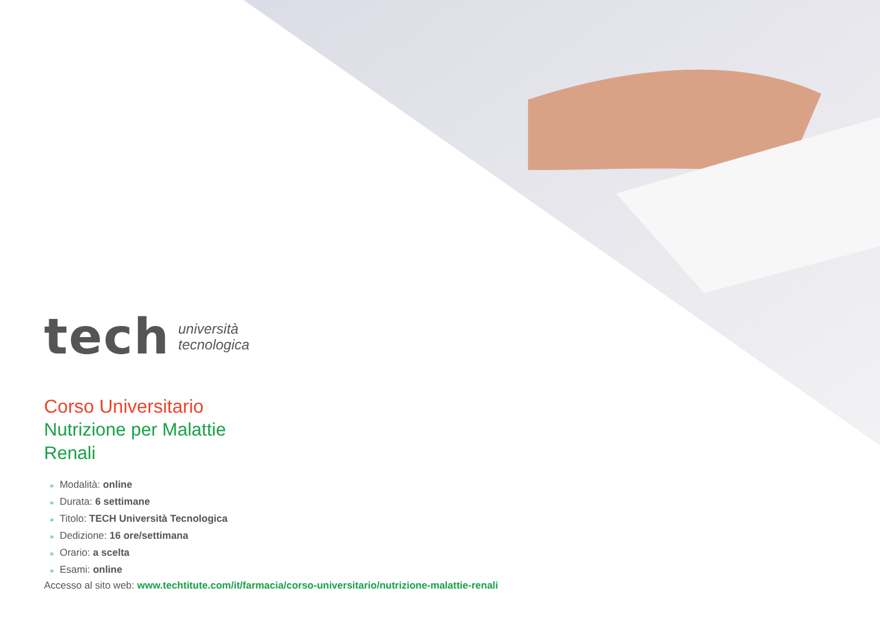tech
università
tecnologica
Corso Universitario
Nutrizione per Malattie Renali
» Modalità: online
» Durata: 6 settimane
» Titolo: TECH Università Tecnologica
» Dedizione: 16 ore/settimana
» Orario: a scelta
» Esami: online
Accesso al sito web: www.techtitute.com/it/farmacia/corso-universitario/nutrizione-malattie-renali